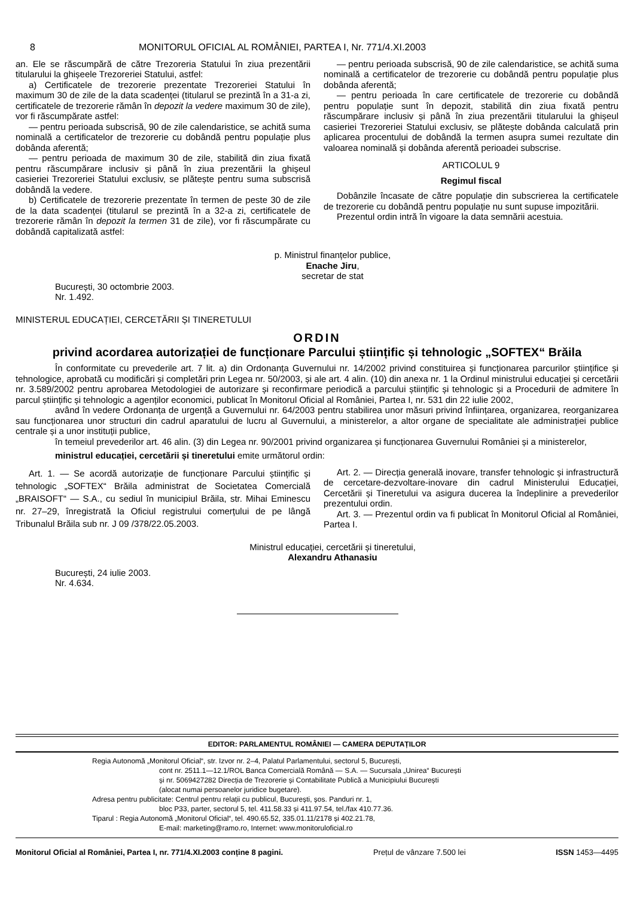8 MONITORUL OFICIAL AL ROMÂNIEI, PARTEA I, Nr. 771/4.XI.2003
an. Ele se răscumpără de către Trezoreria Statului în ziua prezentării titularului la ghișeele Trezoreriei Statului, astfel:
a) Certificatele de trezorerie prezentate Trezoreriei Statului în maximum 30 de zile de la data scadenței (titularul se prezintă în a 31-a zi, certificatele de trezorerie rămân în depozit la vedere maximum 30 de zile), vor fi răscumpărate astfel:
— pentru perioada subscrisă, 90 de zile calendaristice, se achită suma nominală a certificatelor de trezorerie cu dobândă pentru populație plus dobânda aferentă;
— pentru perioada de maximum 30 de zile, stabilită din ziua fixată pentru răscumpărare inclusiv și până în ziua prezentării la ghișeul casieriei Trezoreriei Statului exclusiv, se plătește pentru suma subscrisă dobândă la vedere.
b) Certificatele de trezorerie prezentate în termen de peste 30 de zile de la data scadenței (titularul se prezintă în a 32-a zi, certificatele de trezorerie rămân în depozit la termen 31 de zile), vor fi răscumpărate cu dobândă capitalizată astfel:
— pentru perioada subscrisă, 90 de zile calendaristice, se achită suma nominală a certificatelor de trezorerie cu dobândă pentru populație plus dobânda aferentă;
— pentru perioada în care certificatele de trezorerie cu dobândă pentru populație sunt în depozit, stabilită din ziua fixată pentru răscumpărare inclusiv și până în ziua prezentării titularului la ghișeul casieriei Trezoreriei Statului exclusiv, se plătește dobânda calculată prin aplicarea procentului de dobândă la termen asupra sumei rezultate din valoarea nominală și dobânda aferentă perioadei subscrise.
ARTICOLUL 9
Regimul fiscal
Dobânzile încasate de către populație din subscrierea la certificatele de trezorerie cu dobândă pentru populație nu sunt supuse impozitării.
Prezentul ordin intră în vigoare la data semnării acestuia.
p. Ministrul finanțelor publice,
Enache Jiru,
secretar de stat
București, 30 octombrie 2003.
Nr. 1.492.
MINISTERUL EDUCAȚIEI, CERCETĂRII ȘI TINERETULUI
ORDIN
privind acordarea autorizației de funcționare Parcului științific și tehnologic „SOFTEX“ Brăila
În conformitate cu prevederile art. 7 lit. a) din Ordonanța Guvernului nr. 14/2002 privind constituirea și funcționarea parcurilor științifice și tehnologice, aprobată cu modificări și completări prin Legea nr. 50/2003, și ale art. 4 alin. (10) din anexa nr. 1 la Ordinul ministrului educației și cercetării nr. 3.589/2002 pentru aprobarea Metodologiei de autorizare și reconfirmare periodică a parcului științific și tehnologic și a Procedurii de admitere în parcul științific și tehnologic a agenților economici, publicat în Monitorul Oficial al României, Partea I, nr. 531 din 22 iulie 2002,
având în vedere Ordonanța de urgență a Guvernului nr. 64/2003 pentru stabilirea unor măsuri privind înființarea, organizarea, reorganizarea sau funcționarea unor structuri din cadrul aparatului de lucru al Guvernului, a ministerelor, a altor organe de specialitate ale administrației publice centrale și a unor instituții publice,
în temeiul prevederilor art. 46 alin. (3) din Legea nr. 90/2001 privind organizarea și funcționarea Guvernului României și a ministerelor,
ministrul educației, cercetării și tineretului emite următorul ordin:
Art. 1. — Se acordă autorizație de funcționare Parcului științific și tehnologic „SOFTEX“ Brăila administrat de Societatea Comercială „BRAISOFT“ — S.A., cu sediul în municipiul Brăila, str. Mihai Eminescu nr. 27–29, înregistrată la Oficiul registrului comerțului de pe lângă Tribunalul Brăila sub nr. J 09 /378/22.05.2003.
Art. 2. — Direcția generală inovare, transfer tehnologic și infrastructură de cercetare-dezvoltare-inovare din cadrul Ministerului Educației, Cercetării și Tineretului va asigura ducerea la îndeplinire a prevederilor prezentului ordin.
Art. 3. — Prezentul ordin va fi publicat în Monitorul Oficial al României, Partea I.
Ministrul educației, cercetării și tineretului,
Alexandru Athanasiu
București, 24 iulie 2003.
Nr. 4.634.
EDITOR: PARLAMENTUL ROMÂNIEI — CAMERA DEPUTAȚILOR
Regia Autonomă „Monitorul Oficial“, str. Izvor nr. 2–4, Palatul Parlamentului, sectorul 5, București,
cont nr. 2511.1—12.1/ROL Banca Comercială Română — S.A. — Sucursala „Unirea“ București
și nr. 5069427282 Direcția de Trezorerie și Contabilitate Publică a Municipiului București
(alocat numai persoanelor juridice bugetare).
Adresa pentru publicitate: Centrul pentru relații cu publicul, București, șos. Panduri nr. 1,
bloc P33, parter, sectorul 5, tel. 411.58.33 și 411.97.54, tel./fax 410.77.36.
Tiparul : Regia Autonomă „Monitorul Oficial“, tel. 490.65.52, 335.01.11/2178 și 402.21.78,
E-mail: marketing@ramo.ro, Internet: www.monitoruloficial.ro
Monitorul Oficial al României, Partea I, nr. 771/4.XI.2003 conține 8 pagini. Prețul de vânzare 7.500 lei ISSN 1453—4495